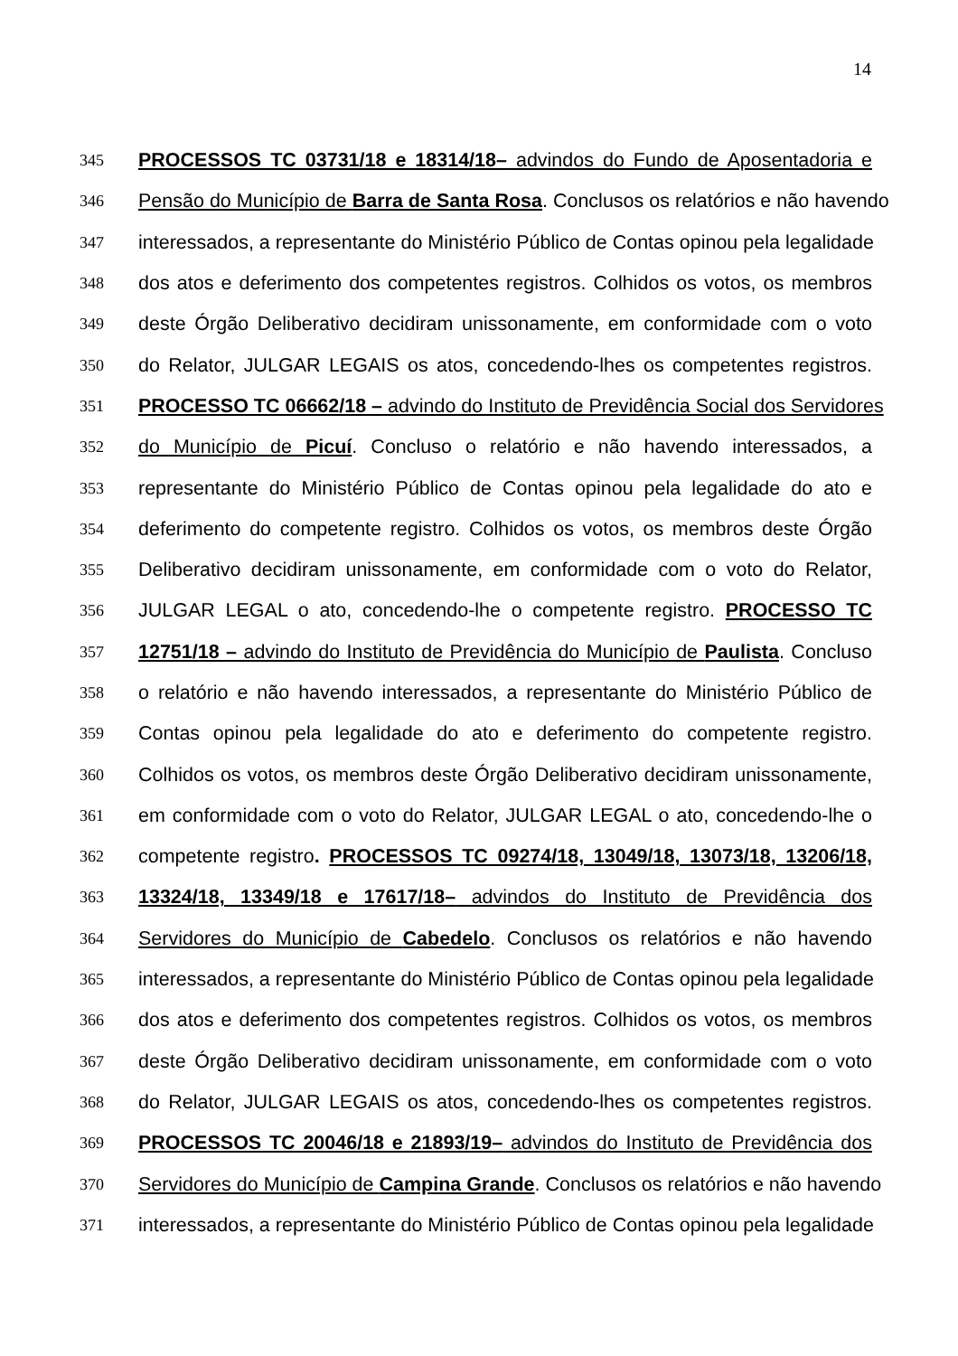14
345 PROCESSOS TC 03731/18 e 18314/18– advindos do Fundo de Aposentadoria e
346 Pensão do Município de Barra de Santa Rosa. Conclusos os relatórios e não havendo
347 interessados, a representante do Ministério Público de Contas opinou pela legalidade
348 dos atos e deferimento dos competentes registros. Colhidos os votos, os membros
349 deste Órgão Deliberativo decidiram unissonamente, em conformidade com o voto
350 do Relator, JULGAR LEGAIS os atos, concedendo-lhes os competentes registros.
351 PROCESSO TC 06662/18 – advindo do Instituto de Previdência Social dos Servidores
352 do Município de Picuí. Concluso o relatório e não havendo interessados, a
353 representante do Ministério Público de Contas opinou pela legalidade do ato e
354 deferimento do competente registro. Colhidos os votos, os membros deste Órgão
355 Deliberativo decidiram unissonamente, em conformidade com o voto do Relator,
356 JULGAR LEGAL o ato, concedendo-lhe o competente registro. PROCESSO TC
357 12751/18 – advindo do Instituto de Previdência do Município de Paulista. Concluso
358 o relatório e não havendo interessados, a representante do Ministério Público de
359 Contas opinou pela legalidade do ato e deferimento do competente registro.
360 Colhidos os votos, os membros deste Órgão Deliberativo decidiram unissonamente,
361 em conformidade com o voto do Relator, JULGAR LEGAL o ato, concedendo-lhe o
362 competente registro. PROCESSOS TC 09274/18, 13049/18, 13073/18, 13206/18,
363 13324/18, 13349/18 e 17617/18– advindos do Instituto de Previdência dos
364 Servidores do Município de Cabedelo. Conclusos os relatórios e não havendo
365 interessados, a representante do Ministério Público de Contas opinou pela legalidade
366 dos atos e deferimento dos competentes registros. Colhidos os votos, os membros
367 deste Órgão Deliberativo decidiram unissonamente, em conformidade com o voto
368 do Relator, JULGAR LEGAIS os atos, concedendo-lhes os competentes registros.
369 PROCESSOS TC 20046/18 e 21893/19– advindos do Instituto de Previdência dos
370 Servidores do Município de Campina Grande. Conclusos os relatórios e não havendo
371 interessados, a representante do Ministério Público de Contas opinou pela legalidade